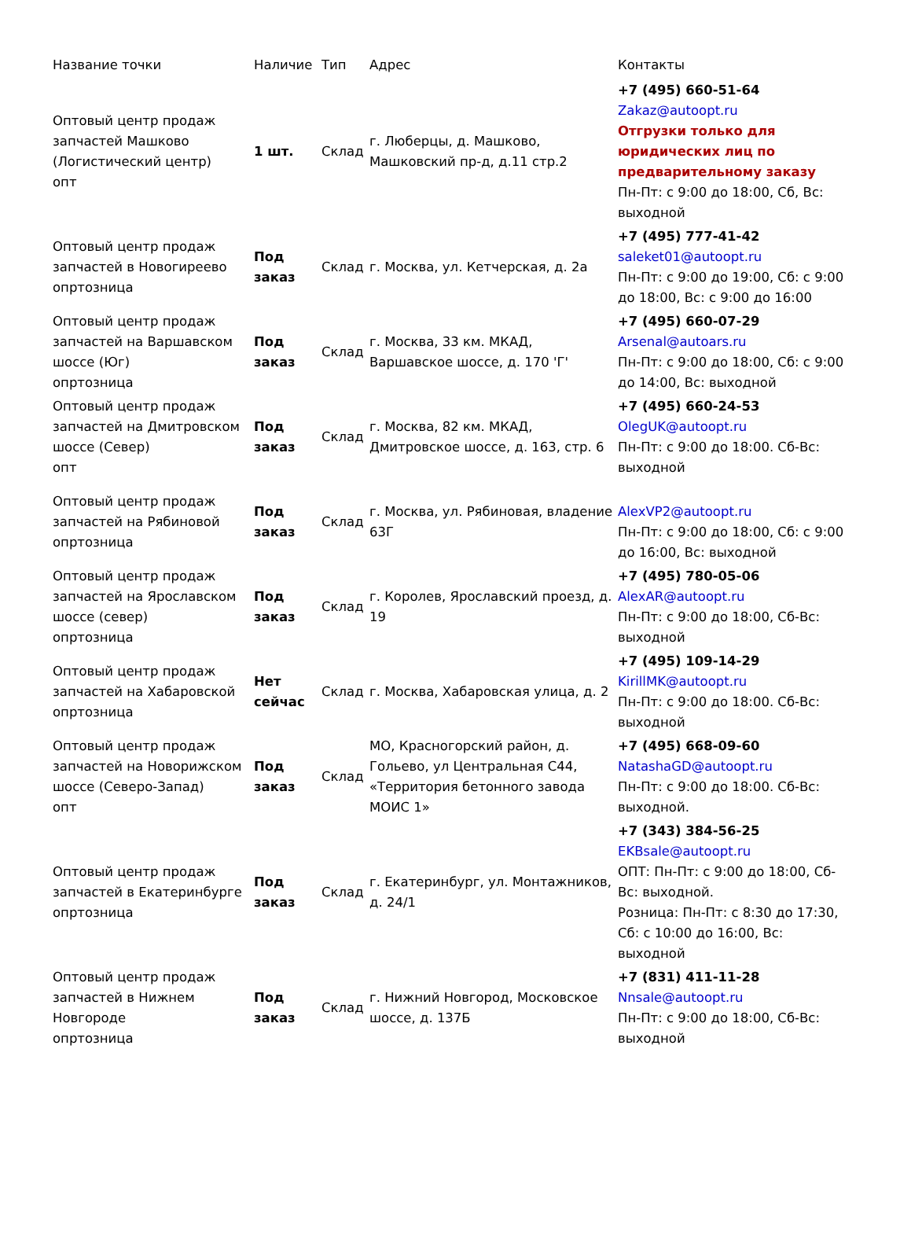| Название точки | Наличие | Тип | Адрес | Контакты |
| --- | --- | --- | --- | --- |
| Оптовый центр продаж запчастей Машково (Логистический центр) опт | 1 шт. | Склад | г. Люберцы, д. Машково, Машковский пр-д, д.11 стр.2 | +7 (495) 660-51-64 Zakaz@autoopt.ru Отгрузки только для юридических лиц по предварительному заказу Пн-Пт: с 9:00 до 18:00, Сб, Вс: выходной |
| Оптовый центр продаж запчастей в Новогиреево опртозница | Под заказ | Склад | г. Москва, ул. Кетчерская, д. 2а | +7 (495) 777-41-42 saleket01@autoopt.ru Пн-Пт: с 9:00 до 19:00, Сб: с 9:00 до 18:00, Вс: с 9:00 до 16:00 |
| Оптовый центр продаж запчастей на Варшавском шоссе (Юг) опртозница | Под заказ | Склад | г. Москва, 33 км. МКАД, Варшавское шоссе, д. 170 'Г' | +7 (495) 660-07-29 Arsenal@autoars.ru Пн-Пт: с 9:00 до 18:00, Сб: с 9:00 до 14:00, Вс: выходной |
| Оптовый центр продаж запчастей на Дмитровском шоссе (Север) опт | Под заказ | Склад | г. Москва, 82 км. МКАД, Дмитровское шоссе, д. 163, стр. 6 | +7 (495) 660-24-53 OlegUK@autoopt.ru Пн-Пт: с 9:00 до 18:00. Сб-Вс: выходной |
| Оптовый центр продаж запчастей на Рябиновой опртозница | Под заказ | Склад | г. Москва, ул. Рябиновая, владение 63Г | AlexVP2@autoopt.ru Пн-Пт: с 9:00 до 18:00, Сб: с 9:00 до 16:00, Вс: выходной |
| Оптовый центр продаж запчастей на Ярославском шоссе (север) опртозница | Под заказ | Склад | г. Королев, Ярославский проезд, д. 19 | +7 (495) 780-05-06 AlexAR@autoopt.ru Пн-Пт: с 9:00 до 18:00, Сб-Вс: выходной |
| Оптовый центр продаж запчастей на Хабаровской опртозница | Нет сейчас | Склад | г. Москва, Хабаровская улица, д. 2 | +7 (495) 109-14-29 KirillMK@autoopt.ru Пн-Пт: с 9:00 до 18:00. Сб-Вс: выходной |
| Оптовый центр продаж запчастей на Новорижском шоссе (Северо-Запад) опт | Под заказ | Склад | МО, Красногорский район, д. Гольево, ул Центральная С44, «Территория бетонного завода МОИС 1» | +7 (495) 668-09-60 NatashaGD@autoopt.ru Пн-Пт: с 9:00 до 18:00. Сб-Вс: выходной. |
| Оптовый центр продаж запчастей в Екатеринбурге опртозница | Под заказ | Склад | г. Екатеринбург, ул. Монтажников, д. 24/1 | +7 (343) 384-56-25 EKBsale@autoopt.ru ОПТ: Пн-Пт: с 9:00 до 18:00, Сб-Вс: выходной. Розница: Пн-Пт: с 8:30 до 17:30, Сб: с 10:00 до 16:00, Вс: выходной |
| Оптовый центр продаж запчастей в Нижнем Новгороде опртозница | Под заказ | Склад | г. Нижний Новгород, Московское шоссе, д. 137Б | +7 (831) 411-11-28 Nnsale@autoopt.ru Пн-Пт: с 9:00 до 18:00, Сб-Вс: выходной |